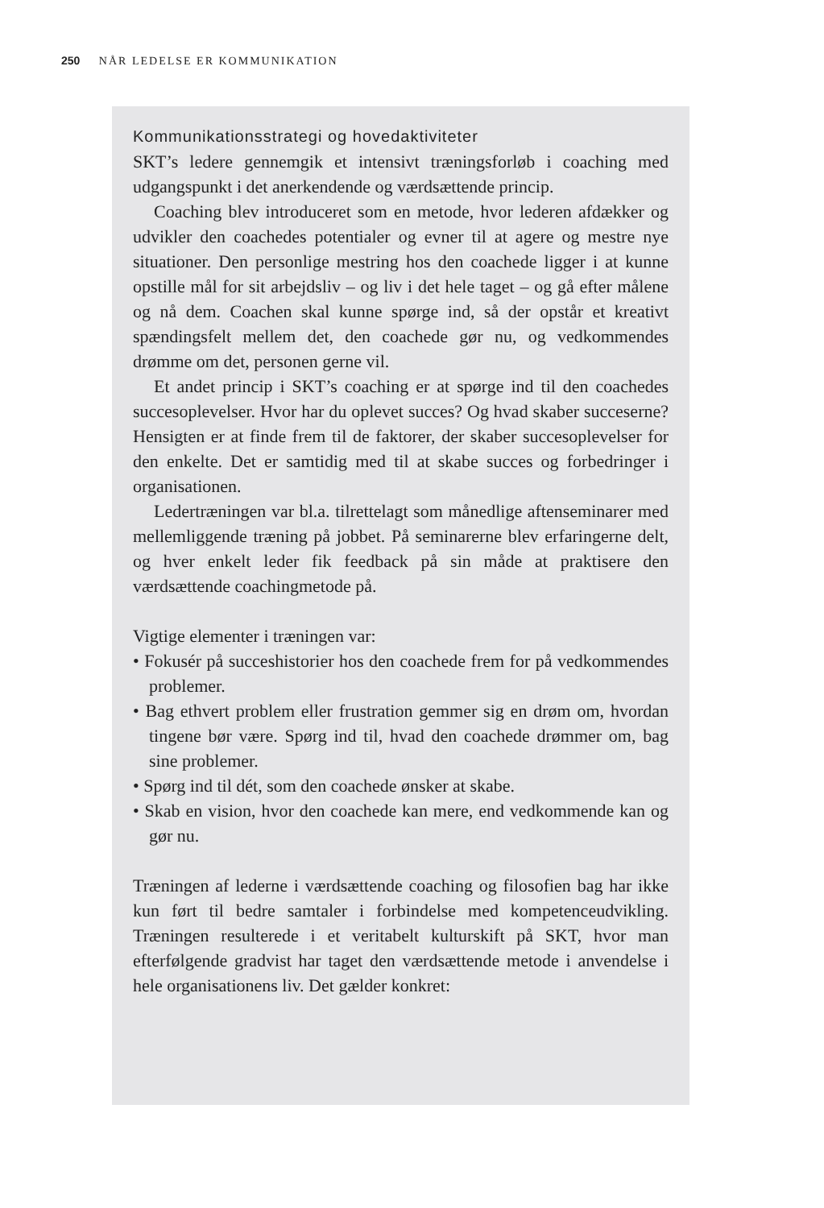250 NÅR LEDELSE ER KOMMUNIKATION
Kommunikationsstrategi og hovedaktiviteter
SKT’s ledere gennemgik et intensivt træningsforløb i coaching med udgangspunkt i det anerkendende og værdsættende princip.
Coaching blev introduceret som en metode, hvor lederen afdækker og udvikler den coachedes potentialer og evner til at agere og mestre nye situationer. Den personlige mestring hos den coachede ligger i at kunne opstille mål for sit arbejdsliv – og liv i det hele taget – og gå efter målene og nå dem. Coachen skal kunne spørge ind, så der opstår et kreativt spændingsfelt mellem det, den coachede gør nu, og vedkommendes drømme om det, personen gerne vil.
Et andet princip i SKT’s coaching er at spørge ind til den coachedes succesoplevelser. Hvor har du oplevet succes? Og hvad skaber succeserne? Hensigten er at finde frem til de faktorer, der skaber succesoplevelser for den enkelte. Det er samtidig med til at skabe succes og forbedringer i organisationen.
Ledertræningen var bl.a. tilrettelagt som månedlige aftenseminarer med mellemliggende træning på jobbet. På seminarerne blev erfaringerne delt, og hver enkelt leder fik feedback på sin måde at praktisere den værdsættende coachingmetode på.
Vigtige elementer i træningen var:
• Fokusér på succeshistorier hos den coachede frem for på vedkommendes problemer.
• Bag ethvert problem eller frustration gemmer sig en drøm om, hvordan tingene bør være. Spørg ind til, hvad den coachede drømmer om, bag sine problemer.
• Spørg ind til dét, som den coachede ønsker at skabe.
• Skab en vision, hvor den coachede kan mere, end vedkommende kan og gør nu.
Træningen af lederne i værdsættende coaching og filosofien bag har ikke kun ført til bedre samtaler i forbindelse med kompetenceudvikling. Træningen resulterede i et veritabelt kulturskift på SKT, hvor man efterfølgende gradvist har taget den værdsættende metode i anvendelse i hele organisationens liv. Det gælder konkret: